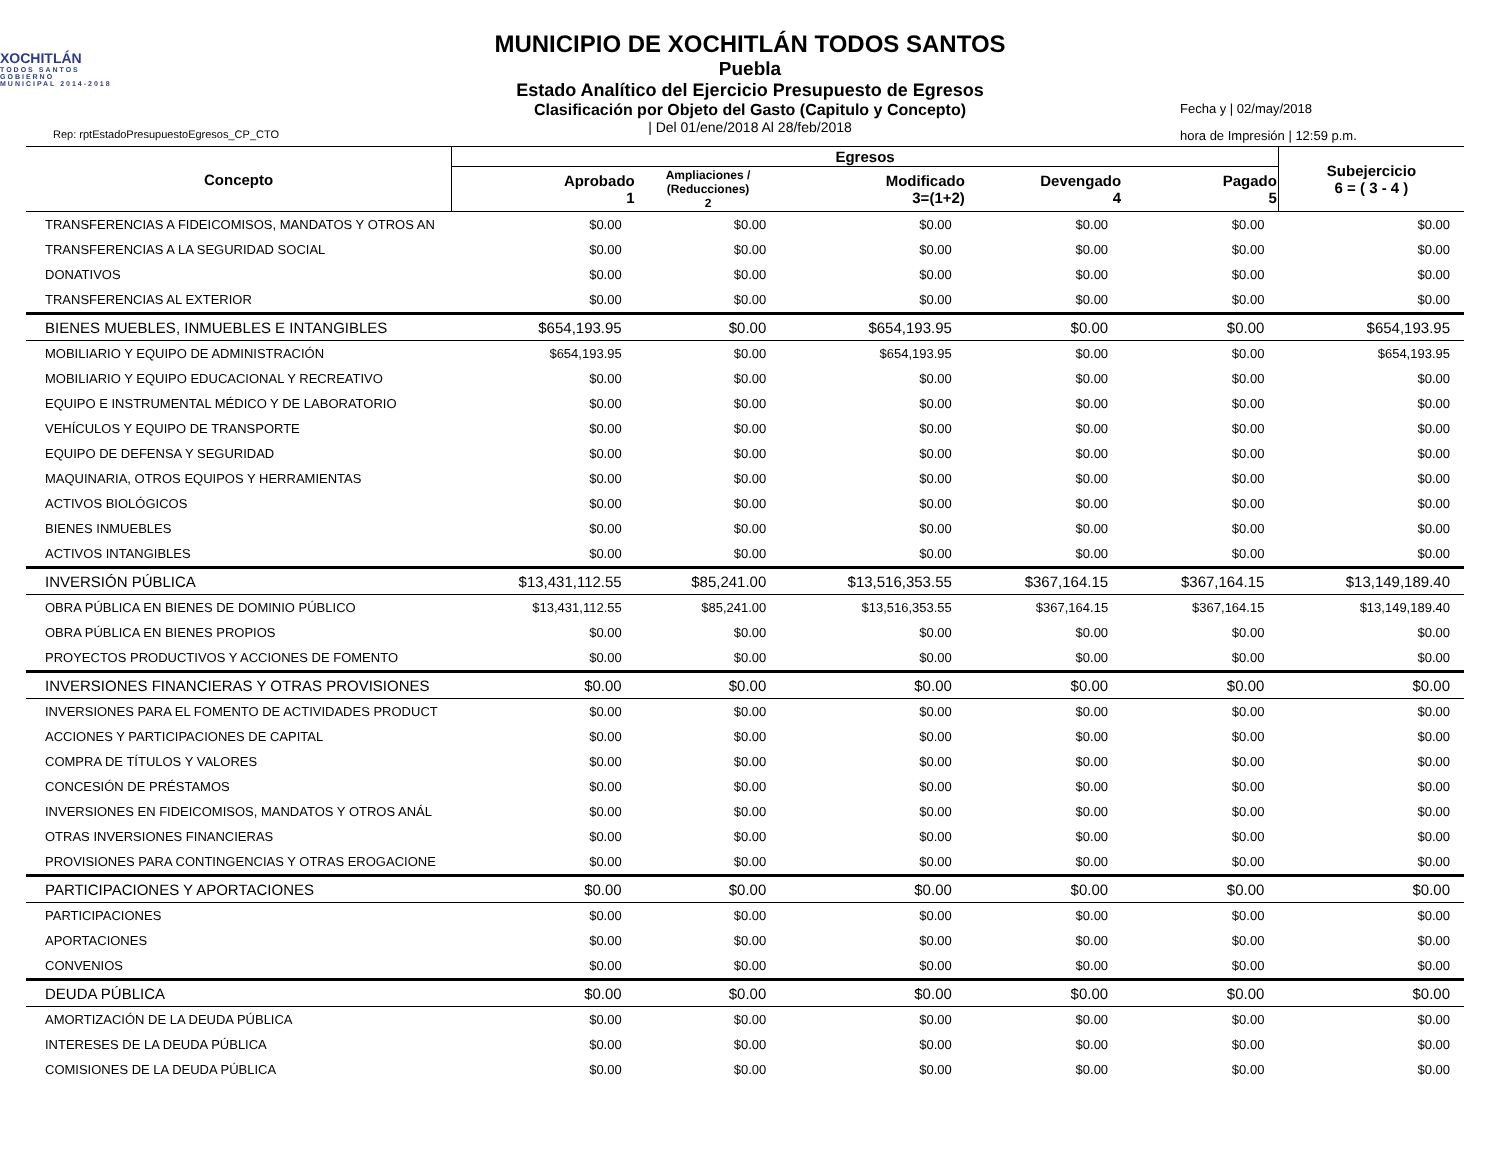XOCHITLÁN
TODOS SANTOS
GOBIERNO MUNICIPAL 2014-2018
Rep: rptEstadoPresupuestoEgresos_CP_CTO
MUNICIPIO DE XOCHITLÁN TODOS SANTOS
Puebla
Estado Analítico del Ejercicio Presupuesto de Egresos
Clasificación por Objeto del Gasto (Capitulo y Concepto)
| Del 01/ene/2018 Al 28/feb/2018
Fecha y | 02/may/2018
hora de Impresión | 12:59 p.m.
| Concepto | Egresos | | | | | Subejercicio 6 = ( 3 - 4 ) |
| --- | --- | --- | --- | --- | --- | --- |
| | Aprobado 1 | Ampliaciones / (Reducciones) 2 | Modificado 3=(1+2) | Devengado 4 | Pagado 5 | |
| TRANSFERENCIAS A FIDEICOMISOS, MANDATOS Y OTROS AN | $0.00 | $0.00 | $0.00 | $0.00 | $0.00 | $0.00 |
| TRANSFERENCIAS A LA SEGURIDAD SOCIAL | $0.00 | $0.00 | $0.00 | $0.00 | $0.00 | $0.00 |
| DONATIVOS | $0.00 | $0.00 | $0.00 | $0.00 | $0.00 | $0.00 |
| TRANSFERENCIAS AL EXTERIOR | $0.00 | $0.00 | $0.00 | $0.00 | $0.00 | $0.00 |
| BIENES MUEBLES, INMUEBLES E INTANGIBLES | $654,193.95 | $0.00 | $654,193.95 | $0.00 | $0.00 | $654,193.95 |
| MOBILIARIO Y EQUIPO DE ADMINISTRACIÓN | $654,193.95 | $0.00 | $654,193.95 | $0.00 | $0.00 | $654,193.95 |
| MOBILIARIO Y EQUIPO EDUCACIONAL Y RECREATIVO | $0.00 | $0.00 | $0.00 | $0.00 | $0.00 | $0.00 |
| EQUIPO E INSTRUMENTAL MÉDICO Y DE LABORATORIO | $0.00 | $0.00 | $0.00 | $0.00 | $0.00 | $0.00 |
| VEHÍCULOS Y EQUIPO DE TRANSPORTE | $0.00 | $0.00 | $0.00 | $0.00 | $0.00 | $0.00 |
| EQUIPO DE DEFENSA Y SEGURIDAD | $0.00 | $0.00 | $0.00 | $0.00 | $0.00 | $0.00 |
| MAQUINARIA, OTROS EQUIPOS Y HERRAMIENTAS | $0.00 | $0.00 | $0.00 | $0.00 | $0.00 | $0.00 |
| ACTIVOS BIOLÓGICOS | $0.00 | $0.00 | $0.00 | $0.00 | $0.00 | $0.00 |
| BIENES INMUEBLES | $0.00 | $0.00 | $0.00 | $0.00 | $0.00 | $0.00 |
| ACTIVOS INTANGIBLES | $0.00 | $0.00 | $0.00 | $0.00 | $0.00 | $0.00 |
| INVERSIÓN PÚBLICA | $13,431,112.55 | $85,241.00 | $13,516,353.55 | $367,164.15 | $367,164.15 | $13,149,189.40 |
| OBRA PÚBLICA EN BIENES DE DOMINIO PÚBLICO | $13,431,112.55 | $85,241.00 | $13,516,353.55 | $367,164.15 | $367,164.15 | $13,149,189.40 |
| OBRA PÚBLICA EN BIENES PROPIOS | $0.00 | $0.00 | $0.00 | $0.00 | $0.00 | $0.00 |
| PROYECTOS PRODUCTIVOS Y ACCIONES DE FOMENTO | $0.00 | $0.00 | $0.00 | $0.00 | $0.00 | $0.00 |
| INVERSIONES FINANCIERAS Y OTRAS PROVISIONES | $0.00 | $0.00 | $0.00 | $0.00 | $0.00 | $0.00 |
| INVERSIONES PARA EL FOMENTO DE ACTIVIDADES PRODUCT | $0.00 | $0.00 | $0.00 | $0.00 | $0.00 | $0.00 |
| ACCIONES Y PARTICIPACIONES DE CAPITAL | $0.00 | $0.00 | $0.00 | $0.00 | $0.00 | $0.00 |
| COMPRA DE TÍTULOS Y VALORES | $0.00 | $0.00 | $0.00 | $0.00 | $0.00 | $0.00 |
| CONCESIÓN DE PRÉSTAMOS | $0.00 | $0.00 | $0.00 | $0.00 | $0.00 | $0.00 |
| INVERSIONES EN FIDEICOMISOS, MANDATOS Y OTROS ANÁL | $0.00 | $0.00 | $0.00 | $0.00 | $0.00 | $0.00 |
| OTRAS INVERSIONES FINANCIERAS | $0.00 | $0.00 | $0.00 | $0.00 | $0.00 | $0.00 |
| PROVISIONES PARA CONTINGENCIAS Y OTRAS EROGACIONE | $0.00 | $0.00 | $0.00 | $0.00 | $0.00 | $0.00 |
| PARTICIPACIONES Y APORTACIONES | $0.00 | $0.00 | $0.00 | $0.00 | $0.00 | $0.00 |
| PARTICIPACIONES | $0.00 | $0.00 | $0.00 | $0.00 | $0.00 | $0.00 |
| APORTACIONES | $0.00 | $0.00 | $0.00 | $0.00 | $0.00 | $0.00 |
| CONVENIOS | $0.00 | $0.00 | $0.00 | $0.00 | $0.00 | $0.00 |
| DEUDA PÚBLICA | $0.00 | $0.00 | $0.00 | $0.00 | $0.00 | $0.00 |
| AMORTIZACIÓN DE LA DEUDA PÚBLICA | $0.00 | $0.00 | $0.00 | $0.00 | $0.00 | $0.00 |
| INTERESES DE LA DEUDA PÚBLICA | $0.00 | $0.00 | $0.00 | $0.00 | $0.00 | $0.00 |
| COMISIONES DE LA DEUDA PÚBLICA | $0.00 | $0.00 | $0.00 | $0.00 | $0.00 | $0.00 |